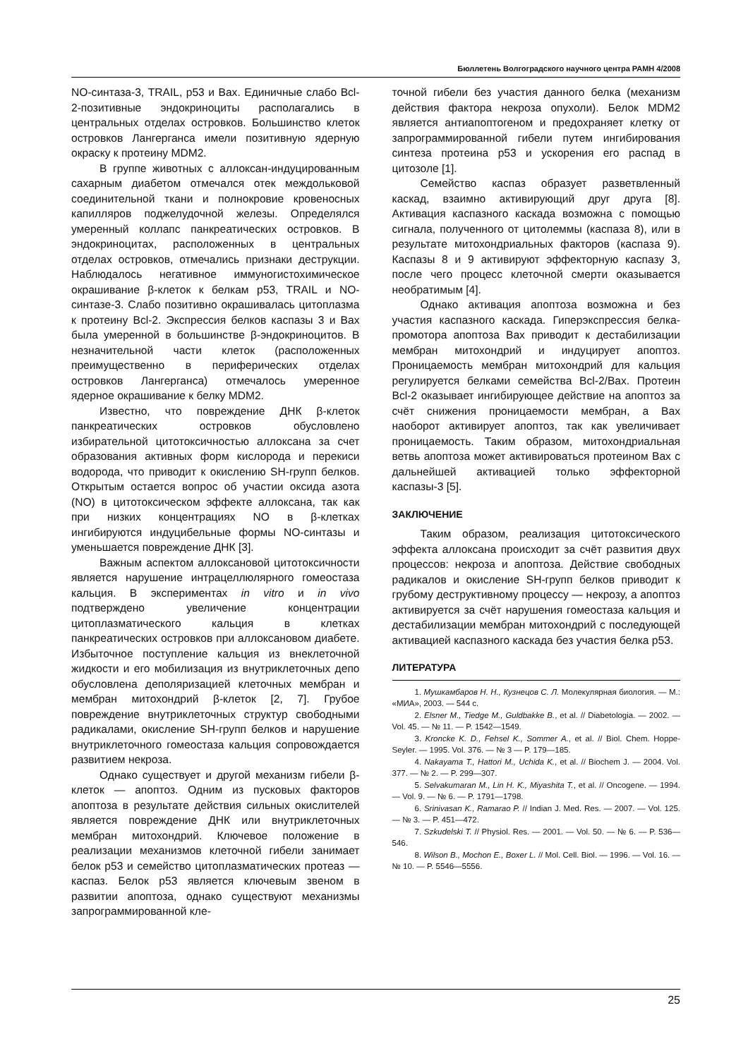Бюллетень Волгоградского научного центра РАМН 4/2008
NO-синтаза-3, TRAIL, p53 и Bax. Единичные слабо Bcl-2-позитивные эндокриноциты располагались в центральных отделах островков. Большинство клеток островков Лангерганса имели позитивную ядерную окраску к протеину MDM2.
В группе животных с аллоксан-индуцированным сахарным диабетом отмечался отек междольковой соединительной ткани и полнокровие кровеносных капилляров поджелудочной железы. Определялся умеренный коллапс панкреатических островков. В эндокриноцитах, расположенных в центральных отделах островков, отмечались признаки деструкции. Наблюдалось негативное иммуногистохимическое окрашивание β-клеток к белкам p53, TRAIL и NO-синтазе-3. Слабо позитивно окрашивалась цитоплазма к протеину Bcl-2. Экспрессия белков каспазы 3 и Bax была умеренной в большинстве β-эндокриноцитов. В незначительной части клеток (расположенных преимущественно в периферических отделах островков Лангерганса) отмечалось умеренное ядерное окрашивание к белку MDM2.
Известно, что повреждение ДНК β-клеток панкреатических островков обусловлено избирательной цитотоксичностью аллоксана за счет образования активных форм кислорода и перекиси водорода, что приводит к окислению SH-групп белков. Открытым остается вопрос об участии оксида азота (NO) в цитотоксическом эффекте аллоксана, так как при низких концентрациях NO в β-клетках ингибируются индуцибельные формы NO-синтазы и уменьшается повреждение ДНК [3].
Важным аспектом аллоксановой цитотоксичности является нарушение интрацеллюлярного гомеостаза кальция. В экспериментах in vitro и in vivo подтверждено увеличение концентрации цитоплазматического кальция в клетках панкреатических островков при аллоксановом диабете. Избыточное поступление кальция из внеклеточной жидкости и его мобилизация из внутриклеточных депо обусловлена деполяризацией клеточных мембран и мембран митохондрий β-клеток [2, 7]. Грубое повреждение внутриклеточных структур свободными радикалами, окисление SH-групп белков и нарушение внутриклеточного гомеостаза кальция сопровождается развитием некроза.
Однако существует и другой механизм гибели β-клеток — апоптоз. Одним из пусковых факторов апоптоза в результате действия сильных окислителей является повреждение ДНК или внутриклеточных мембран митохондрий. Ключевое положение в реализации механизмов клеточной гибели занимает белок p53 и семейство цитоплазматических протеаз — каспаз. Белок p53 является ключевым звеном в развитии апоптоза, однако существуют механизмы запрограммированной кле-
точной гибели без участия данного белка (механизм действия фактора некроза опухоли). Белок MDM2 является антиапоптогеном и предохраняет клетку от запрограммированной гибели путем ингибирования синтеза протеина p53 и ускорения его распад в цитозоле [1].
Семейство каспаз образует разветвленный каскад, взаимно активирующий друг друга [8]. Активация каспазного каскада возможна с помощью сигнала, полученного от цитолеммы (каспаза 8), или в результате митохондриальных факторов (каспаза 9). Каспазы 8 и 9 активируют эффекторную каспазу 3, после чего процесс клеточной смерти оказывается необратимым [4].
Однако активация апоптоза возможна и без участия каспазного каскада. Гиперэкспрессия белка-промотора апоптоза Bax приводит к дестабилизации мембран митохондрий и индуцирует апоптоз. Проницаемость мембран митохондрий для кальция регулируется белками семейства Bcl-2/Bax. Протеин Bcl-2 оказывает ингибирующее действие на апоптоз за счёт снижения проницаемости мембран, а Bax наоборот активирует апоптоз, так как увеличивает проницаемость. Таким образом, митохондриальная ветвь апоптоза может активироваться протеином Bax с дальнейшей активацией только эффекторной каспазы-3 [5].
ЗАКЛЮЧЕНИЕ
Таким образом, реализация цитотоксического эффекта аллоксана происходит за счёт развития двух процессов: некроза и апоптоза. Действие свободных радикалов и окисление SH-групп белков приводит к грубому деструктивному процессу — некрозу, а апоптоз активируется за счёт нарушения гомеостаза кальция и дестабилизации мембран митохондрий с последующей активацией каспазного каскада без участия белка p53.
ЛИТЕРАТУРА
1. Мушкамбаров Н. Н., Кузнецов С. Л. Молекулярная биология. — М.: «МИА», 2003. — 544 с.
2. Elsner M., Tiedge M., Guldbakke B., et al. // Diabetologia. — 2002. — Vol. 45. — № 11. — P. 1542—1549.
3. Kroncke K. D., Fehsel K., Sommer A., et al. // Biol. Chem. Hoppe-Seyler. — 1995. Vol. 376. — № 3 — P. 179—185.
4. Nakayama T., Hattori M., Uchida K., et al. // Biochem J. — 2004. Vol. 377. — № 2. — P. 299—307.
5. Selvakumaran M., Lin H. K., Miyashita T., et al. // Oncogene. — 1994. — Vol. 9. — № 6. — P. 1791—1798.
6. Srinivasan K., Ramarao P. // Indian J. Med. Res. — 2007. — Vol. 125. — № 3. — P. 451—472.
7. Szkudelski T. // Physiol. Res. — 2001. — Vol. 50. — № 6. — P. 536—546.
8. Wilson B., Mochon E., Boxer L. // Mol. Cell. Biol. — 1996. — Vol. 16. — № 10. — P. 5546—5556.
25